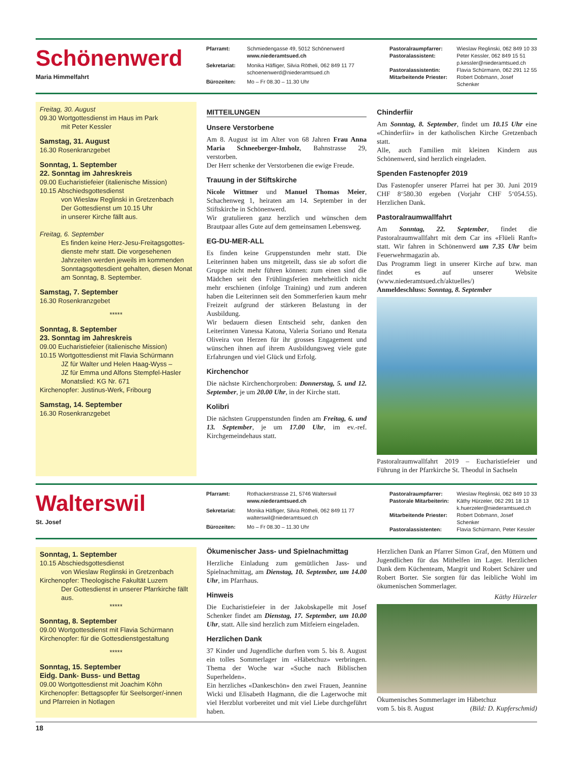Schönenwerd
Maria Himmelfahrt
Pfarramt: Schmiedengasse 49, 5012 Schönenwerd
www.niederamtsued.ch Sekretariat: Monika Häfliger, Silvia Rötheli, 062 849 11 77
schoenenwerd@niederamtsued.ch Bürozeiten: Mo – Fr 08.30 – 11.30 Uhr
Pastoralraumpfarrer: Wieslaw Reglinski, 062 849 10 33 Pastoralassistent: Peter Kessler, 062 849 15 51
p.kessler@niederamtsued.ch Pastoralassistentin: Flavia Schürmann, 062 291 12 55 Mitarbeitende Priester: Robert Dobmann, Josef Schenker
Freitag, 30. August
09.30 Wortgottesdienst im Haus im Park
mit Peter Kessler
Samstag, 31. August
16.30 Rosenkranzgebet
Sonntag, 1. September
22. Sonntag im Jahreskreis
09.00 Eucharistiefeier (italienische Mission)
10.15 Abschiedsgottesdienst
von Wieslaw Reglinski in Gretzenbach
Der Gottesdienst um 10.15 Uhr
in unserer Kirche fällt aus.
Freitag, 6. September
Es finden keine Herz-Jesu-Freitagsgottes­dienste mehr statt. Die vorgesehenen Jahrzeiten werden jeweils im kommenden Sonntagsgottesdient gehalten, diesen Monat am Sonntag, 8. September.
Samstag, 7. September
16.30 Rosenkranzgebet
*****
Sonntag, 8. September
23. Sonntag im Jahreskreis
09.00 Eucharistiefeier (italienische Mission)
10.15 Wortgottesdienst mit Flavia Schürmann
JZ für Walter und Helen Haag-Wyss –
JZ für Emma und Alfons Stempfel-Hasler
Monatslied: KG Nr. 671
Kirchenopfer: Justinus-Werk, Fribourg
Samstag, 14. September
16.30 Rosenkranzgebet
MITTEILUNGEN
Unsere Verstorbene
Am 8. August ist im Alter von 68 Jahren Frau Anna Maria Schneeberger-Imholz, Bahnstrasse 29, verstorben.
Der Herr schenke der Verstorbenen die ewige Freude.
Trauung in der Stiftskirche
Nicole Wittmer und Manuel Thomas Meier, Schachenweg 1, heiraten am 14. September in der Stiftskirche in Schönenwerd.
Wir gratulieren ganz herzlich und wünschen dem Brautpaar alles Gute auf dem gemeinsamen Lebensweg.
EG-DU-MER-ALL
Es finden keine Gruppenstunden mehr statt. Die Leiterinnen haben uns mitgeteilt, dass sie ab sofort die Gruppe nicht mehr führen können: zum einen sind die Mädchen seit den Frühlingsferien mehrheitlich nicht mehr erschienen (infolge Training) und zum anderen haben die Leiterinnen seit den Sommerferien kaum mehr Freizeit aufgrund der stärkeren Belastung in der Ausbildung.
Wir bedauern diesen Entscheid sehr, danken den Leiterinnen Vanessa Katona, Valeria Soriano und Renata Oliveira von Herzen für ihr grosses Engagement und wünschen ihnen auf ihrem Ausbildungsweg viele gute Erfahrungen und viel Glück und Erfolg.
Kirchenchor
Die nächste Kirchenchorproben: Donnerstag, 5. und 12. September, je um 20.00 Uhr, in der Kirche statt.
Kolibri
Die nächsten Gruppenstunden finden am Freitag, 6. und 13. September, je um 17.00 Uhr, im ev.-ref. Kirchgemeindehaus statt.
Chinderfiir
Am Sonntag, 8. September, findet um 10.15 Uhr eine «Chinderfiir» in der katholischen Kirche Gretzenbach statt.
Alle, auch Familien mit kleinen Kindern aus Schönenwerd, sind herzlich eingeladen.
Spenden Fastenopfer 2019
Das Fastenopfer unserer Pfarrei hat per 30. Juni 2019 CHF 8‘580.30 ergeben (Vorjahr CHF 5‘054.55). Herzlichen Dank.
Pastoralraumwallfahrt
Am Sonntag, 22. September, findet die Pastoralraumwallfahrt mit dem Car ins «Flüeli Ranft» statt. Wir fahren in Schönenwerd um 7.35 Uhr beim Feuerwehrmagazin ab.
Das Programm liegt in unserer Kirche auf bzw. man findet es auf unserer Website (www.niederamtsued.ch/aktuelles/)
Anmeldeschluss: Sonntag, 8. September
Pastoralraumwallfahrt 2019 – Eucharistiefeier und Führung in der Pfarrkirche St. Theodul in Sachseln
Walterswil
St. Josef
Pfarramt: Rothackerstrasse 21, 5746 Walterswil
www.niederamtsued.ch Sekretariat: Monika Häfliger, Silvia Rötheli, 062 849 11 77
walterswil@niederamtsued.ch Bürozeiten: Mo – Fr 08.30 – 11.30 Uhr
Pastoralraumpfarrer: Wieslaw Reglinski, 062 849 10 33 Pastorale Mitarbeiterin: Käthy Hürzeler, 062 291 18 13
k.huerzeler@niederamtsued.ch Mitarbeitende Priester: Robert Dobmann, Josef Schenker Pastoralassistenten: Flavia Schürmann, Peter Kessler
Sonntag, 1. September
10.15 Abschiedsgottesdienst
von Wieslaw Reglinski in Gretzenbach
Kirchenopfer: Theologische Fakultät Luzern
Der Gottesdienst in unserer Pfarrkirche fällt aus.
*****
Sonntag, 8. September
09.00 Wortgottesdienst mit Flavia Schürmann
Kirchenopfer: für die Gottesdienstgestaltung
*****
Sonntag, 15. September
Eidg. Dank- Buss- und Bettag
09.00 Wortgottesdienst mit Joachim Köhn
Kirchenopfer: Bettagsopfer für Seelsorger/-innen und Pfarreien in Notlagen
Ökumenischer Jass- und Spielnachmittag
Herzliche Einladung zum gemütlichen Jass- und Spielnachmittag, am Dienstag, 10. September, um 14.00 Uhr, im Pfarrhaus.
Hinweis
Die Eucharistiefeier in der Jakobskapelle mit Josef Schenker findet am Dienstag, 17. September, um 10.00 Uhr, statt. Alle sind herzlich zum Mitfeiern eingeladen.
Herzlichen Dank
37 Kinder und Jugendliche durften vom 5. bis 8. August ein tolles Sommerlager im «Häbetchuz» verbringen. Thema der Woche war «Suche nach Biblischen Superhelden».
Ein herzliches «Dankeschön» den zwei Frauen, Jeannine Wicki und Elisabeth Hagmann, die die Lagerwoche mit viel Herzblut vorbereitet und mit viel Liebe durchgeführt haben.
Herzlichen Dank an Pfarrer Simon Graf, den Müttern und Jugendlichen für das Mithelfen im Lager. Herzlichen Dank dem Küchenteam, Margrit und Robert Schärer und Robert Borter. Sie sorgten für das leibliche Wohl im ökumenischen Sommerlager.
Käthy Hürzeler
Ökumenisches Sommerlager im Häbetchuz
vom 5. bis 8. August (Bild: D. Kupferschmid)
18